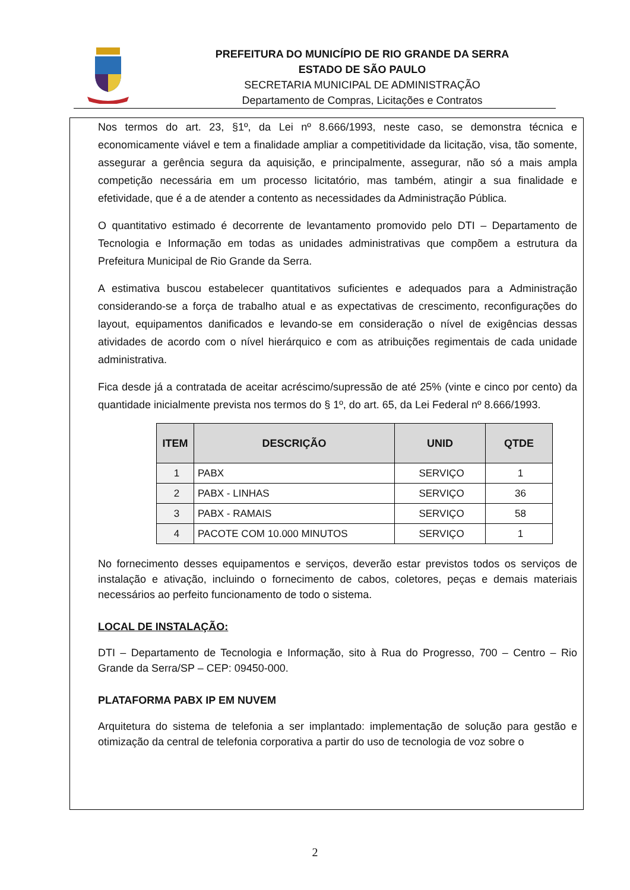PREFEITURA DO MUNICÍPIO DE RIO GRANDE DA SERRA
ESTADO DE SÃO PAULO
SECRETARIA MUNICIPAL DE ADMINISTRAÇÃO
Departamento de Compras, Licitações e Contratos
Nos termos do art. 23, §1º, da Lei nº 8.666/1993, neste caso, se demonstra técnica e economicamente viável e tem a finalidade ampliar a competitividade da licitação, visa, tão somente, assegurar a gerência segura da aquisição, e principalmente, assegurar, não só a mais ampla competição necessária em um processo licitatório, mas também, atingir a sua finalidade e efetividade, que é a de atender a contento as necessidades da Administração Pública.
O quantitativo estimado é decorrente de levantamento promovido pelo DTI – Departamento de Tecnologia e Informação em todas as unidades administrativas que compõem a estrutura da Prefeitura Municipal de Rio Grande da Serra.
A estimativa buscou estabelecer quantitativos suficientes e adequados para a Administração considerando-se a força de trabalho atual e as expectativas de crescimento, reconfigurações do layout, equipamentos danificados e levando-se em consideração o nível de exigências dessas atividades de acordo com o nível hierárquico e com as atribuições regimentais de cada unidade administrativa.
Fica desde já a contratada de aceitar acréscimo/supressão de até 25% (vinte e cinco por cento) da quantidade inicialmente prevista nos termos do § 1º, do art. 65, da Lei Federal nº 8.666/1993.
| ITEM | DESCRIÇÃO | UNID | QTDE |
| --- | --- | --- | --- |
| 1 | PABX | SERVIÇO | 1 |
| 2 | PABX - LINHAS | SERVIÇO | 36 |
| 3 | PABX - RAMAIS | SERVIÇO | 58 |
| 4 | PACOTE COM 10.000 MINUTOS | SERVIÇO | 1 |
No fornecimento desses equipamentos e serviços, deverão estar previstos todos os serviços de instalação e ativação, incluindo o fornecimento de cabos, coletores, peças e demais materiais necessários ao perfeito funcionamento de todo o sistema.
LOCAL DE INSTALAÇÃO:
DTI – Departamento de Tecnologia e Informação, sito à Rua do Progresso, 700 – Centro – Rio Grande da Serra/SP – CEP: 09450-000.
PLATAFORMA PABX IP EM NUVEM
Arquitetura do sistema de telefonia a ser implantado: implementação de solução para gestão e otimização da central de telefonia corporativa a partir do uso de tecnologia de voz sobre o
2